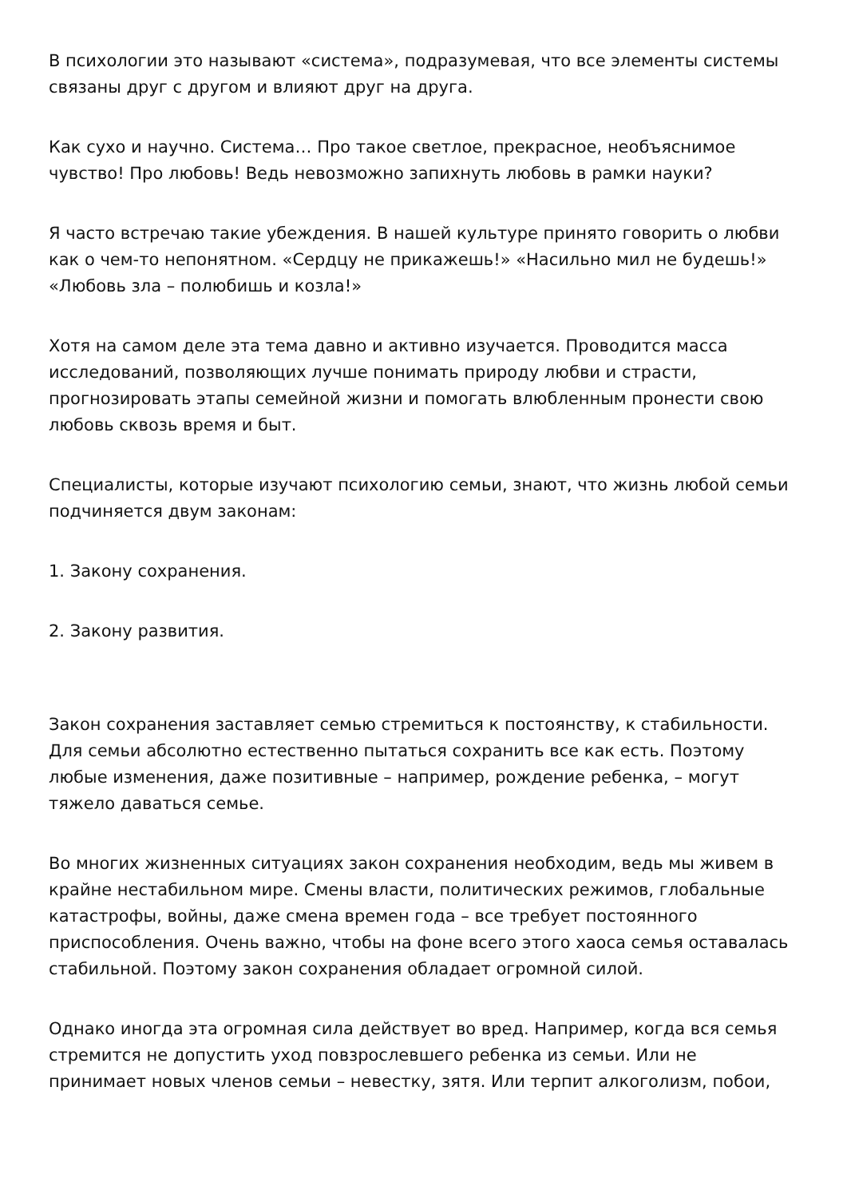В психологии это называют «система», подразумевая, что все элементы системы связаны друг с другом и влияют друг на друга.
Как сухо и научно. Система… Про такое светлое, прекрасное, необъяснимое чувство! Про любовь! Ведь невозможно запихнуть любовь в рамки науки?
Я часто встречаю такие убеждения. В нашей культуре принято говорить о любви как о чем-то непонятном. «Сердцу не прикажешь!» «Насильно мил не будешь!» «Любовь зла – полюбишь и козла!»
Хотя на самом деле эта тема давно и активно изучается. Проводится масса исследований, позволяющих лучше понимать природу любви и страсти, прогнозировать этапы семейной жизни и помогать влюбленным пронести свою любовь сквозь время и быт.
Специалисты, которые изучают психологию семьи, знают, что жизнь любой семьи подчиняется двум законам:
1. Закону сохранения.
2. Закону развития.
Закон сохранения заставляет семью стремиться к постоянству, к стабильности. Для семьи абсолютно естественно пытаться сохранить все как есть. Поэтому любые изменения, даже позитивные – например, рождение ребенка, – могут тяжело даваться семье.
Во многих жизненных ситуациях закон сохранения необходим, ведь мы живем в крайне нестабильном мире. Смены власти, политических режимов, глобальные катастрофы, войны, даже смена времен года – все требует постоянного приспособления. Очень важно, чтобы на фоне всего этого хаоса семья оставалась стабильной. Поэтому закон сохранения обладает огромной силой.
Однако иногда эта огромная сила действует во вред. Например, когда вся семья стремится не допустить уход повзрослевшего ребенка из семьи. Или не принимает новых членов семьи – невестку, зятя. Или терпит алкоголизм, побои,